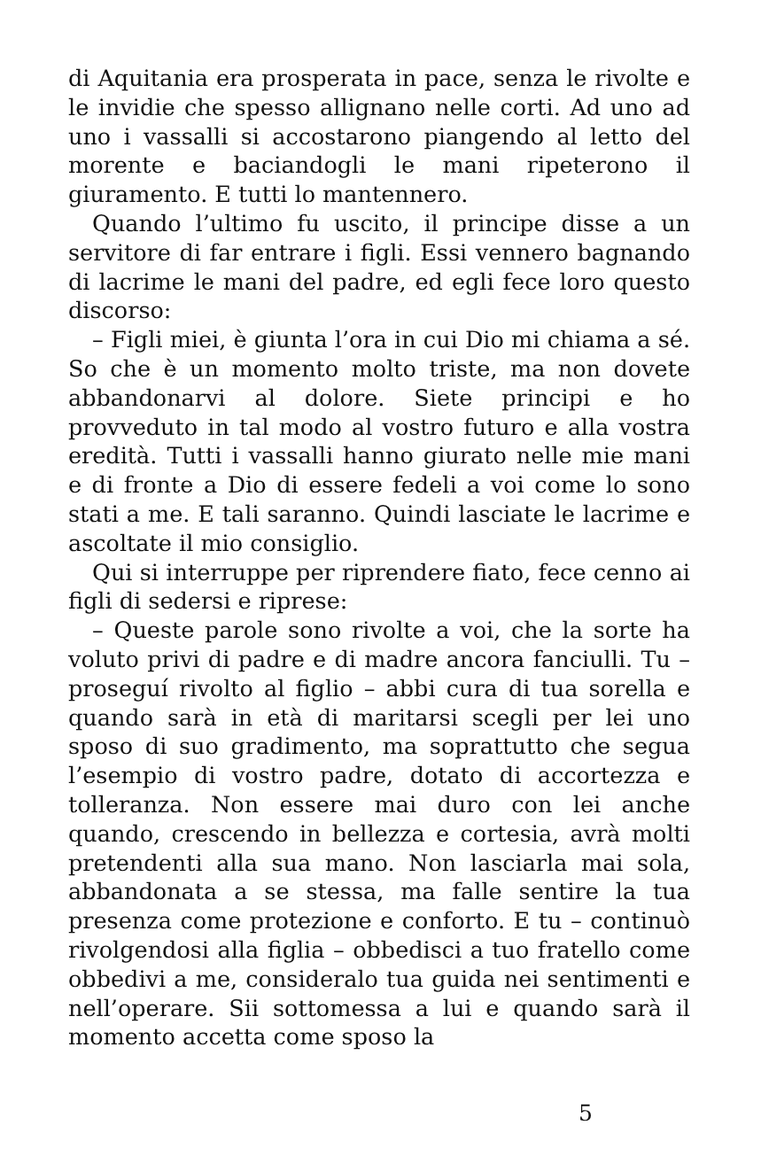di Aquitania era prosperata in pace, senza le rivolte e le invidie che spesso allignano nelle corti. Ad uno ad uno i vassalli si accostarono piangendo al letto del morente e baciandogli le mani ripeterono il giuramento. E tutti lo mantennero.
Quando l’ultimo fu uscito, il principe disse a un servitore di far entrare i figli. Essi vennero bagnando di lacrime le mani del padre, ed egli fece loro questo discorso:
– Figli miei, è giunta l’ora in cui Dio mi chiama a sé. So che è un momento molto triste, ma non dovete abbandonarvi al dolore. Siete principi e ho provveduto in tal modo al vostro futuro e alla vostra eredità. Tutti i vassalli hanno giurato nelle mie mani e di fronte a Dio di essere fedeli a voi come lo sono stati a me. E tali saranno. Quindi lasciate le lacrime e ascoltate il mio consiglio.
Qui si interruppe per riprendere fiato, fece cenno ai figli di sedersi e riprese:
– Queste parole sono rivolte a voi, che la sorte ha voluto privi di padre e di madre ancora fanciulli. Tu – proseguí rivolto al figlio – abbi cura di tua sorella e quando sarà in età di maritarsi scegli per lei uno sposo di suo gradimento, ma soprattutto che segua l’esempio di vostro padre, dotato di accortezza e tolleranza. Non essere mai duro con lei anche quando, crescendo in bellezza e cortesia, avrà molti pretendenti alla sua mano. Non lasciarla mai sola, abbandonata a se stessa, ma falle sentire la tua presenza come protezione e conforto. E tu – continuò rivolgendosi alla figlia – obbedisci a tuo fratello come obbedivi a me, consideralo tua guida nei sentimenti e nell’operare. Sii sottomessa a lui e quando sarà il momento accetta come sposo la
5